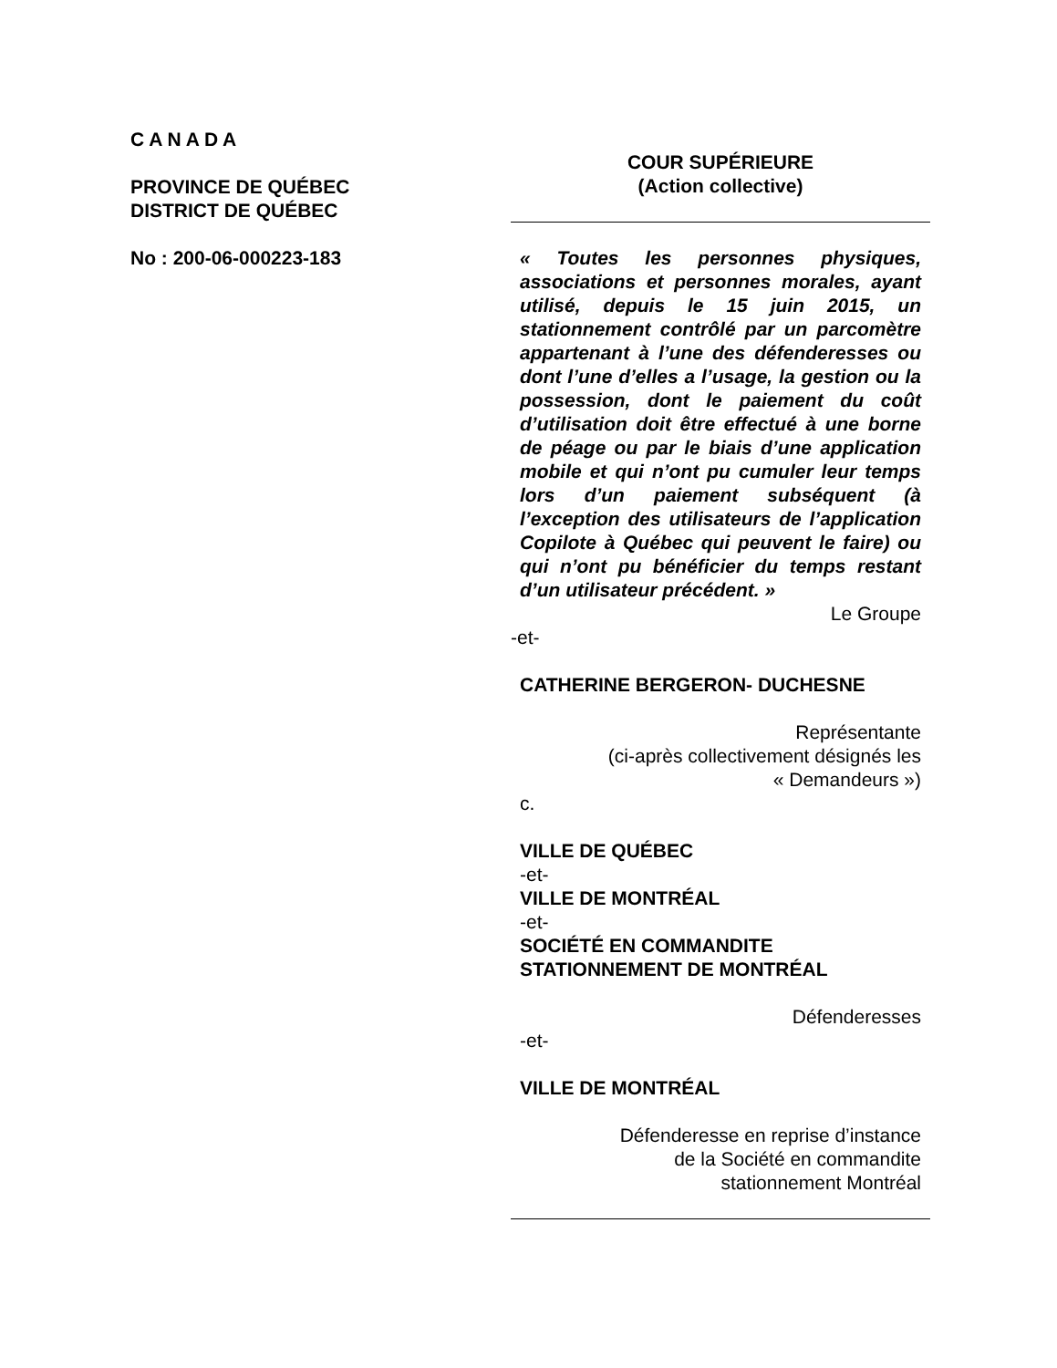C A N A D A
PROVINCE DE QUÉBEC
DISTRICT DE QUÉBEC
No : 200-06-000223-183
COUR SUPÉRIEURE
(Action collective)
« Toutes les personnes physiques, associations et personnes morales, ayant utilisé, depuis le 15 juin 2015, un stationnement contrôlé par un parcomètre appartenant à l’une des défenderesses ou dont l’une d’elles a l’usage, la gestion ou la possession, dont le paiement du coût d’utilisation doit être effectué à une borne de péage ou par le biais d’une application mobile et qui n’ont pu cumuler leur temps lors d’un paiement subséquent (à l’exception des utilisateurs de l’application Copilote à Québec qui peuvent le faire) ou qui n’ont pu bénéficier du temps restant d’un utilisateur précédent. »
Le Groupe
-et-
CATHERINE BERGERON- DUCHESNE
Représentante
(ci-après collectivement désignés les
« Demandeurs »)
c.
VILLE DE QUÉBEC
-et-
VILLE DE MONTRÉAL
-et-
SOCIÉTÉ EN COMMANDITE
STATIONNEMENT DE MONTRÉAL
Défenderesses
-et-
VILLE DE MONTRÉAL
Défenderesse en reprise d’instance
de la Société en commandite
stationnement Montréal